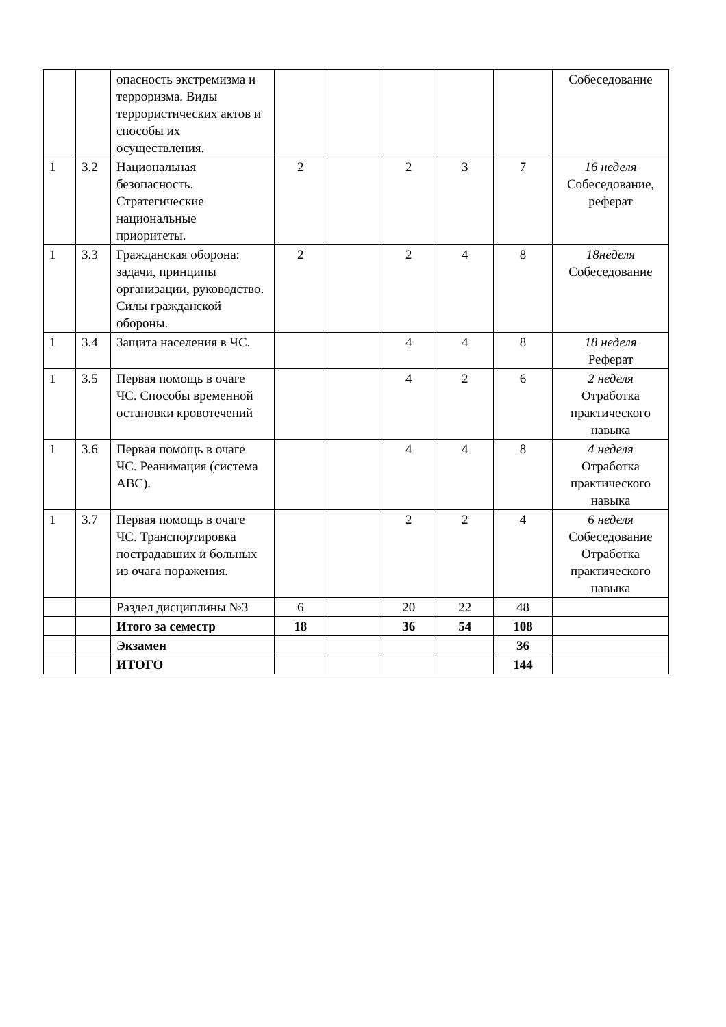| | | опасность экстремизма и терроризма. Виды террористических актов и способы их осуществления. | | | | | | Собеседование |
| 1 | 3.2 | Национальная безопасность. Стратегические национальные приоритеты. | 2 | | 2 | 3 | 7 | 16 неделя Собеседование, реферат |
| 1 | 3.3 | Гражданская оборона: задачи, принципы организации, руководство. Силы гражданской обороны. | 2 | | 2 | 4 | 8 | 18неделя Собеседование |
| 1 | 3.4 | Защита населения в ЧС. | | | 4 | 4 | 8 | 18 неделя Реферат |
| 1 | 3.5 | Первая помощь в очаге ЧС. Способы временной остановки кровотечений | | | 4 | 2 | 6 | 2 неделя Отработка практического навыка |
| 1 | 3.6 | Первая помощь в очаге ЧС. Реанимация (система АВС). | | | 4 | 4 | 8 | 4 неделя Отработка практического навыка |
| 1 | 3.7 | Первая помощь в очаге ЧС. Транспортировка пострадавших и больных из очага поражения. | | | 2 | 2 | 4 | 6 неделя Собеседование Отработка практического навыка |
| | | Раздел дисциплины №3 | 6 | | 20 | 22 | 48 | |
| | | Итого за семестр | 18 | | 36 | 54 | 108 | |
| | | Экзамен | | | | | 36 | |
| | | ИТОГО | | | | | 144 | |